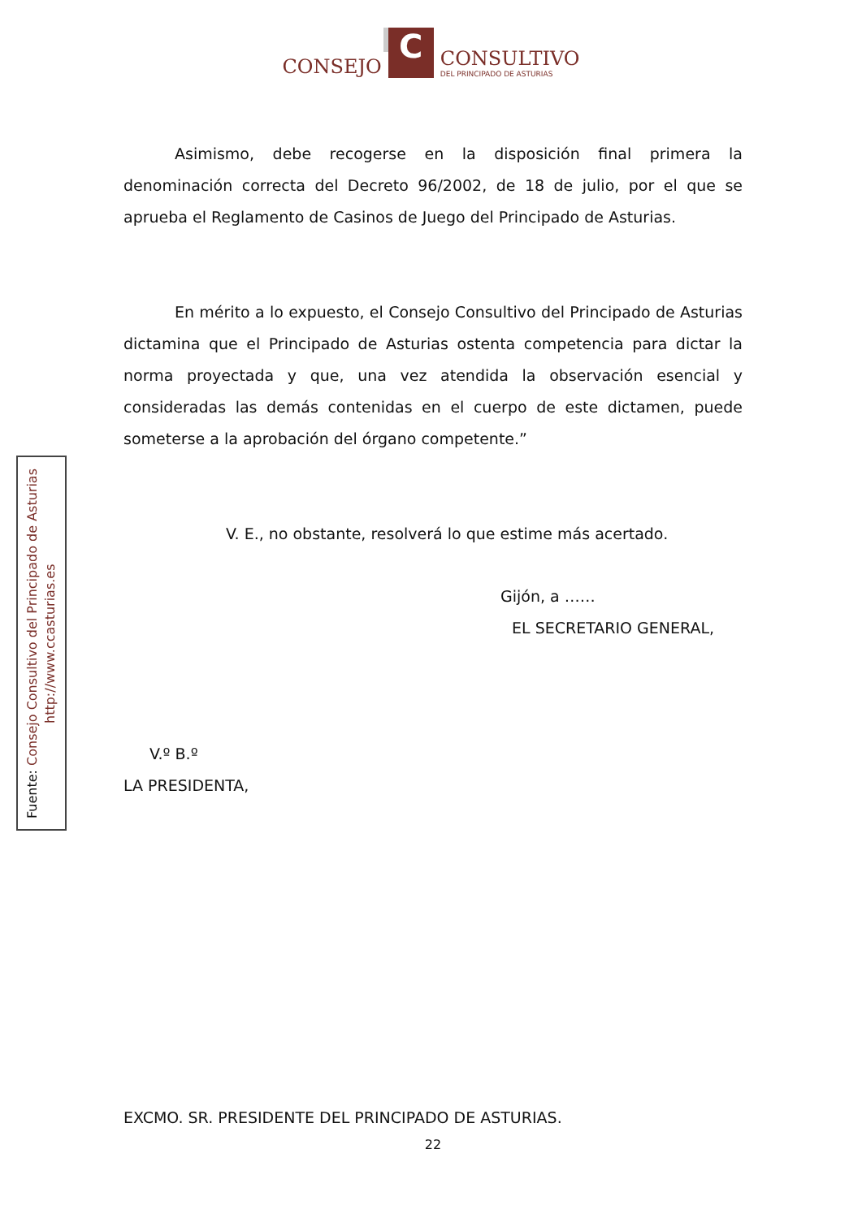CONSEJO
C
CONSULTIVO
DEL PRINCIPADO DE ASTURIAS
Fuente: Consejo Consultivo del Principado de Asturias
http://www.ccasturias.es
Asimismo, debe recogerse en la disposición final primera la denominación correcta del Decreto 96/2002, de 18 de julio, por el que se aprueba el Reglamento de Casinos de Juego del Principado de Asturias.
En mérito a lo expuesto, el Consejo Consultivo del Principado de Asturias dictamina que el Principado de Asturias ostenta competencia para dictar la norma proyectada y que, una vez atendida la observación esencial y consideradas las demás contenidas en el cuerpo de este dictamen, puede someterse a la aprobación del órgano competente.”
V. E., no obstante, resolverá lo que estime más acertado.
Gijón, a ……
EL SECRETARIO GENERAL,
V.º B.º
LA PRESIDENTA,
EXCMO. SR. PRESIDENTE DEL PRINCIPADO DE ASTURIAS.
22